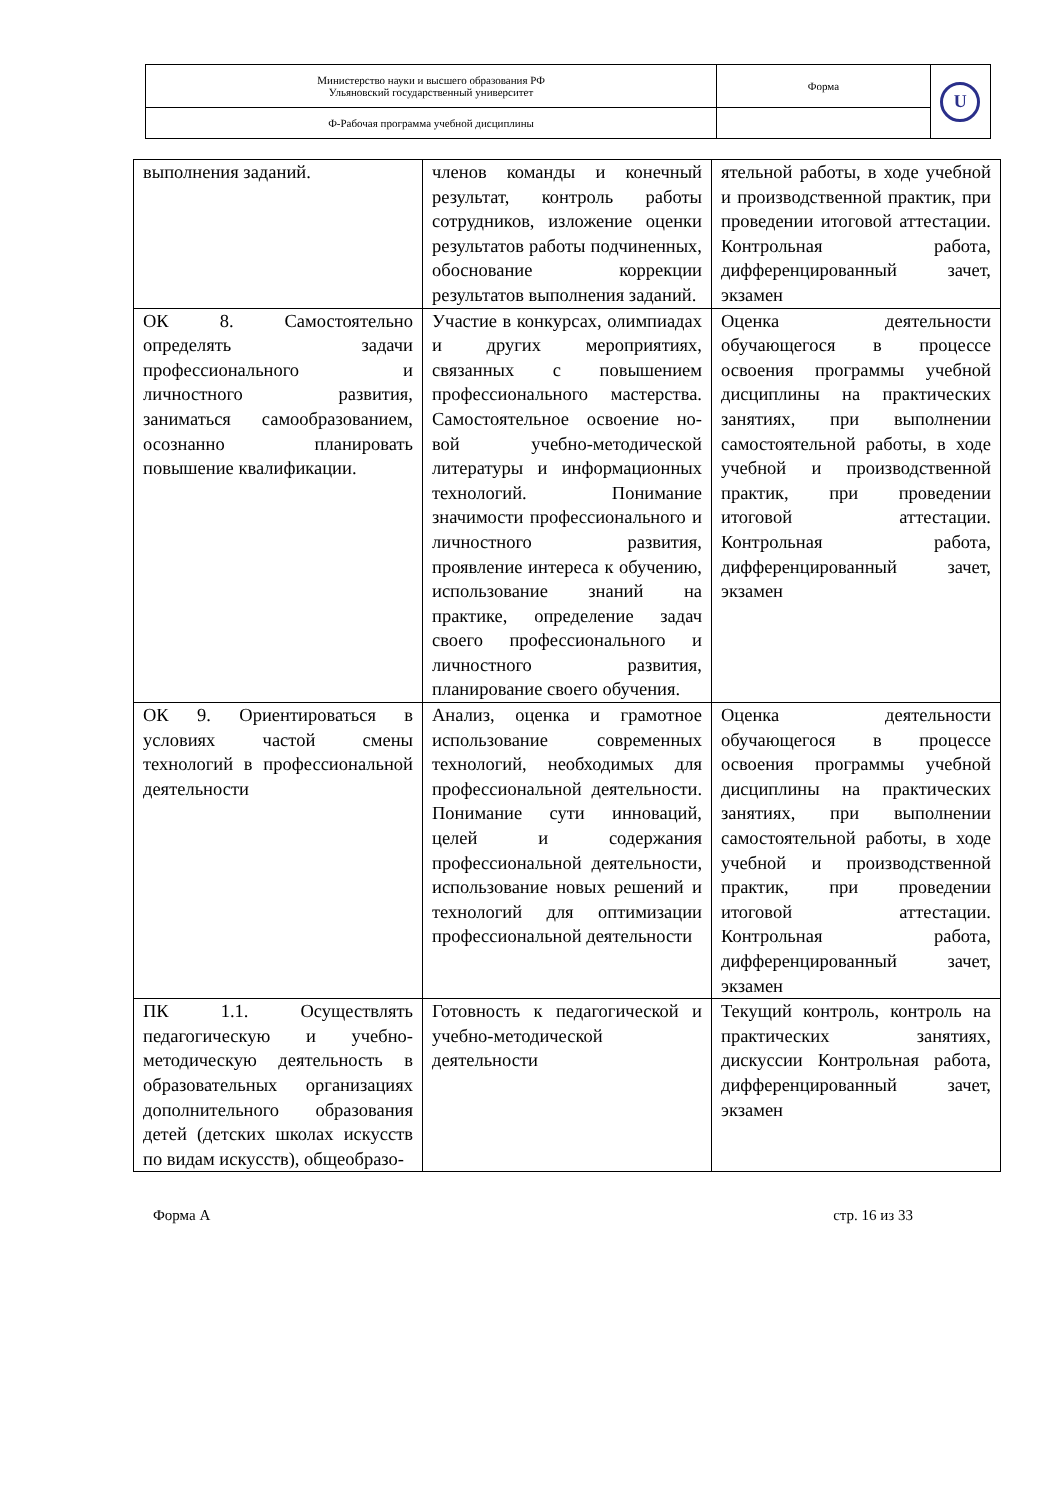| Министерство науки и высшего образования РФ Ульяновский государственный университет | Форма | U |
| Ф-Рабочая программа учебной дисциплины | | |
| выполнения заданий. | членов команды и конечный результат, контроль работы сотрудников, изложение оценки результатов работы подчиненных, обоснование коррекции результатов выполнения заданий. | ятельной работы, в ходе учебной и производственной практик, при проведении итоговой аттестации. Контрольная работа, дифференцированный зачет, экзамен |
| ОК 8. Самостоятельно определять задачи профессионального и личностного развития, заниматься самообразованием, осознанно планировать повышение квалификации. | Участие в конкурсах, олимпиадах и других мероприятиях, связанных с повышением профессионального мастерства. Самостоятельное освоение но-вой учебно-методической литературы и информационных технологий. Понимание значимости профессионального и личностного развития, проявление интереса к обучению, использование знаний на практике, определение задач своего профессионального и личностного развития, планирование своего обучения. | Оценка деятельности обучающегося в процессе освоения программы учебной дисциплины на практических занятиях, при выполнении самостоятельной работы, в ходе учебной и производственной практик, при проведении итоговой аттестации. Контрольная работа, дифференцированный зачет, экзамен |
| ОК 9. Ориентироваться в условиях частой смены технологий в профессиональной деятельности | Анализ, оценка и грамотное использование современных технологий, необходимых для профессиональной деятельности. Понимание сути инноваций, целей и содержания профессиональной деятельности, использование новых решений и технологий для оптимизации профессиональной деятельности | Оценка деятельности обучающегося в процессе освоения программы учебной дисциплины на практических занятиях, при выполнении самостоятельной работы, в ходе учебной и производственной практик, при проведении итоговой аттестации. Контрольная работа, дифференцированный зачет, экзамен |
| ПК 1.1. Осуществлять педагогическую и учебно-методическую деятельность в образовательных организациях дополнительного образования детей (детских школах искусств по видам искусств), общеобразо- | Готовность к педагогической и учебно-методической деятельности | Текущий контроль, контроль на практических занятиях, дискуссии Контрольная работа, дифференцированный зачет, экзамен |
Форма А стр. 16 из 33